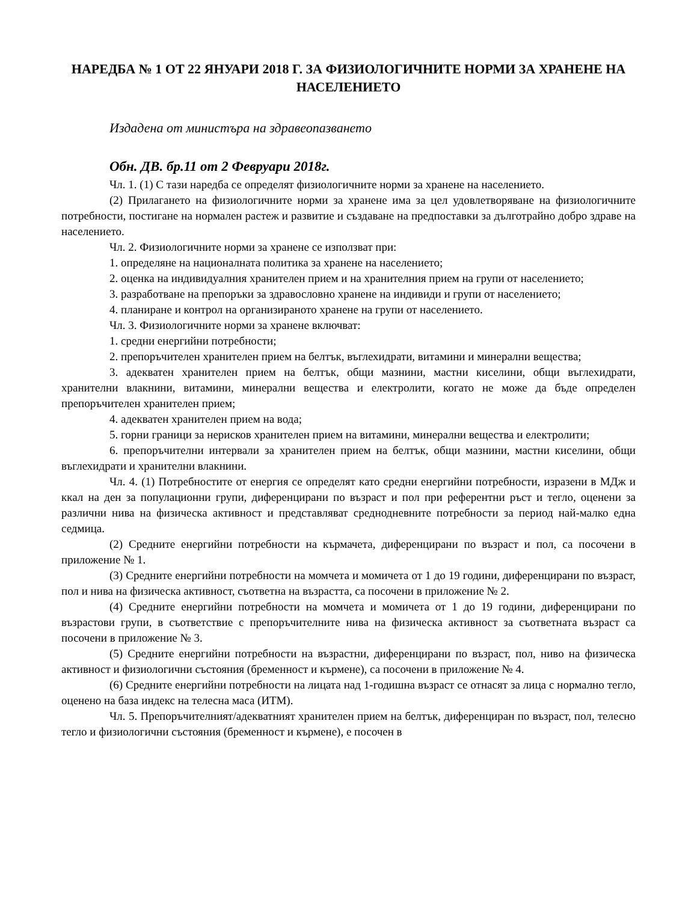НАРЕДБА № 1 ОТ 22 ЯНУАРИ 2018 Г. ЗА ФИЗИОЛОГИЧНИТЕ НОРМИ ЗА ХРАНЕНЕ НА НАСЕЛЕНИЕТО
Издадена от министъра на здравеопазването
Обн. ДВ. бр.11 от 2 Февруари 2018г.
Чл. 1. (1) С тази наредба се определят физиологичните норми за хранене на населението.
(2) Прилагането на физиологичните норми за хранене има за цел удовлетворяване на физиологичните потребности, постигане на нормален растеж и развитие и създаване на предпоставки за дълготрайно добро здраве на населението.
Чл. 2. Физиологичните норми за хранене се използват при:
1. определяне на националната политика за хранене на населението;
2. оценка на индивидуалния хранителен прием и на хранителния прием на групи от населението;
3. разработване на препоръки за здравословно хранене на индивиди и групи от населението;
4. планиране и контрол на организираното хранене на групи от населението.
Чл. 3. Физиологичните норми за хранене включват:
1. средни енергийни потребности;
2. препоръчителен хранителен прием на белтък, въглехидрати, витамини и минерални вещества;
3. адекватен хранителен прием на белтък, общи мазнини, мастни киселини, общи въглехидрати, хранителни влакнини, витамини, минерални вещества и електролити, когато не може да бъде определен препоръчителен хранителен прием;
4. адекватен хранителен прием на вода;
5. горни граници за нерисков хранителен прием на витамини, минерални вещества и електролити;
6. препоръчителни интервали за хранителен прием на белтък, общи мазнини, мастни киселини, общи въглехидрати и хранителни влакнини.
Чл. 4. (1) Потребностите от енергия се определят като средни енергийни потребности, изразени в МДж и ккал на ден за популационни групи, диференцирани по възраст и пол при референтни ръст и тегло, оценени за различни нива на физическа активност и представляват среднодневните потребности за период най-малко една седмица.
(2) Средните енергийни потребности на кърмачета, диференцирани по възраст и пол, са посочени в приложение № 1.
(3) Средните енергийни потребности на момчета и момичета от 1 до 19 години, диференцирани по възраст, пол и нива на физическа активност, съответна на възрастта, са посочени в приложение № 2.
(4) Средните енергийни потребности на момчета и момичета от 1 до 19 години, диференцирани по възрастови групи, в съответствие с препоръчителните нива на физическа активност за съответната възраст са посочени в приложение № 3.
(5) Средните енергийни потребности на възрастни, диференцирани по възраст, пол, ниво на физическа активност и физиологични състояния (бременност и кърмене), са посочени в приложение № 4.
(6) Средните енергийни потребности на лицата над 1-годишна възраст се отнасят за лица с нормално тегло, оценено на база индекс на телесна маса (ИТМ).
Чл. 5. Препоръчителният/адекватният хранителен прием на белтък, диференциран по възраст, пол, телесно тегло и физиологични състояния (бременност и кърмене), е посочен в